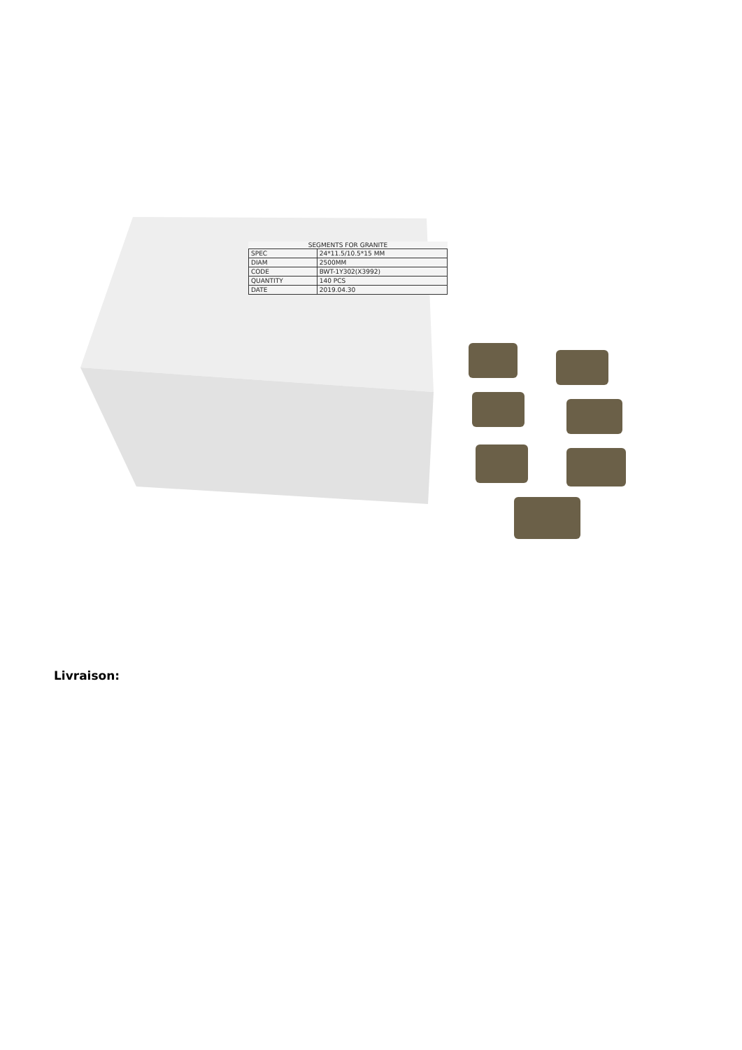SEGMENTS FOR GRANITE
| SPEC | 24*11.5/10.5*15 MM |
| DIAM | 2500MM |
| CODE | BWT-1Y302(X3992) |
| QUANTITY | 140 PCS |
| DATE | 2019.04.30 |
Livraison: